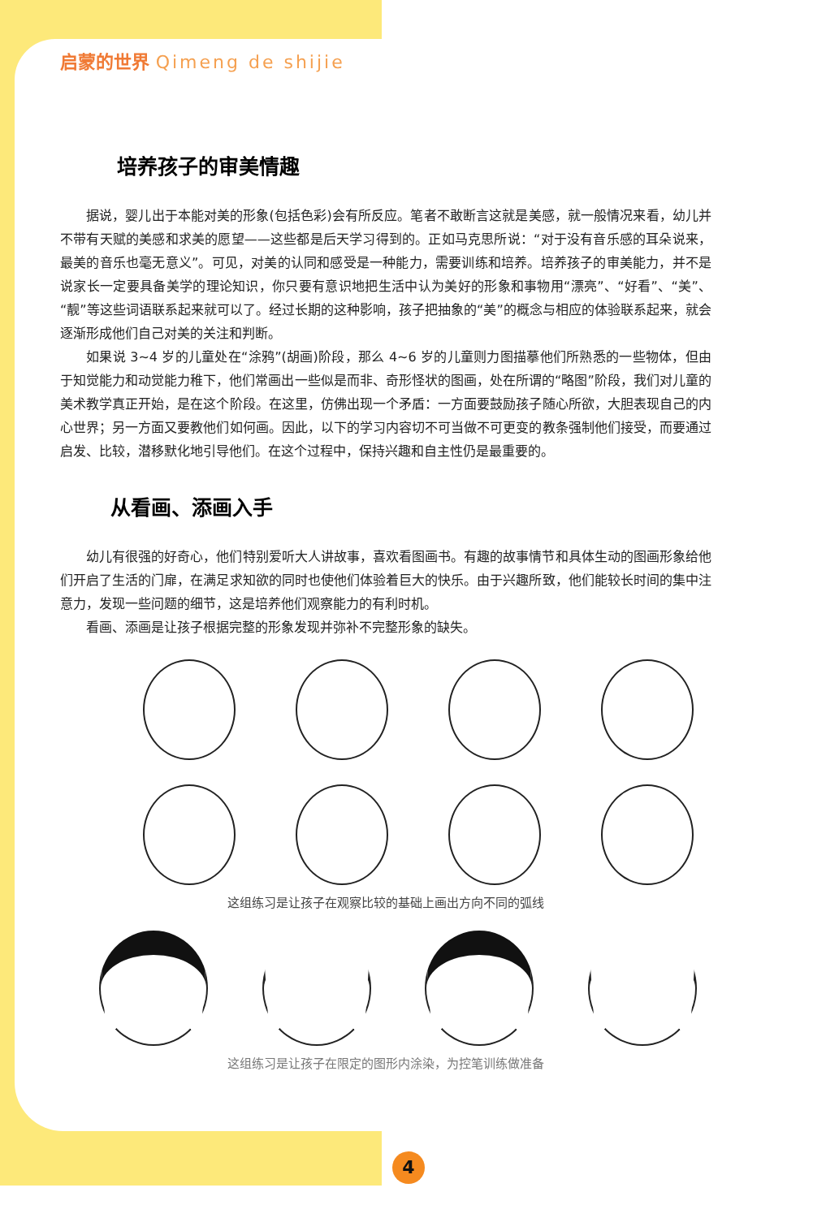启蒙的世界 Qimeng de shijie
培养孩子的审美情趣
据说，婴儿出于本能对美的形象(包括色彩)会有所反应。笔者不敢断言这就是美感，就一般情况来看，幼儿并不带有天赋的美感和求美的愿望——这些都是后天学习得到的。正如马克思所说：“对于没有音乐感的耳朵说来，最美的音乐也毫无意义”。可见，对美的认同和感受是一种能力，需要训练和培养。培养孩子的审美能力，并不是说家长一定要具备美学的理论知识，你只要有意识地把生活中认为美好的形象和事物用“漂亮”、“好看”、“美”、“靓”等这些词语联系起来就可以了。经过长期的这种影响，孩子把抽象的“美”的概念与相应的体验联系起来，就会逐渐形成他们自己对美的关注和判断。
如果说 3~4 岁的儿童处在“涂鸦”(胡画)阶段，那么 4~6 岁的儿童则力图描摹他们所熟悉的一些物体，但由于知觉能力和动觉能力稚下，他们常画出一些似是而非、奇形怪状的图画，处在所谓的“略图”阶段，我们对儿童的美术教学真正开始，是在这个阶段。在这里，仿佛出现一个矛盾：一方面要鼓励孩子随心所欲，大胆表现自己的内心世界；另一方面又要教他们如何画。因此，以下的学习内容切不可当做不可更变的教条强制他们接受，而要通过启发、比较，潜移默化地引导他们。在这个过程中，保持兴趣和自主性仍是最重要的。
从看画、添画入手
幼儿有很强的好奇心，他们特别爱听大人讲故事，喜欢看图画书。有趣的故事情节和具体生动的图画形象给他们开启了生活的门扉，在满足求知欲的同时也使他们体验着巨大的快乐。由于兴趣所致，他们能较长时间的集中注意力，发现一些问题的细节，这是培养他们观察能力的有利时机。
看画、添画是让孩子根据完整的形象发现并弥补不完整形象的缺失。
这组练习是让孩子在观察比较的基础上画出方向不同的弧线
这组练习是让孩子在限定的图形内涂染，为控笔训练做准备
4